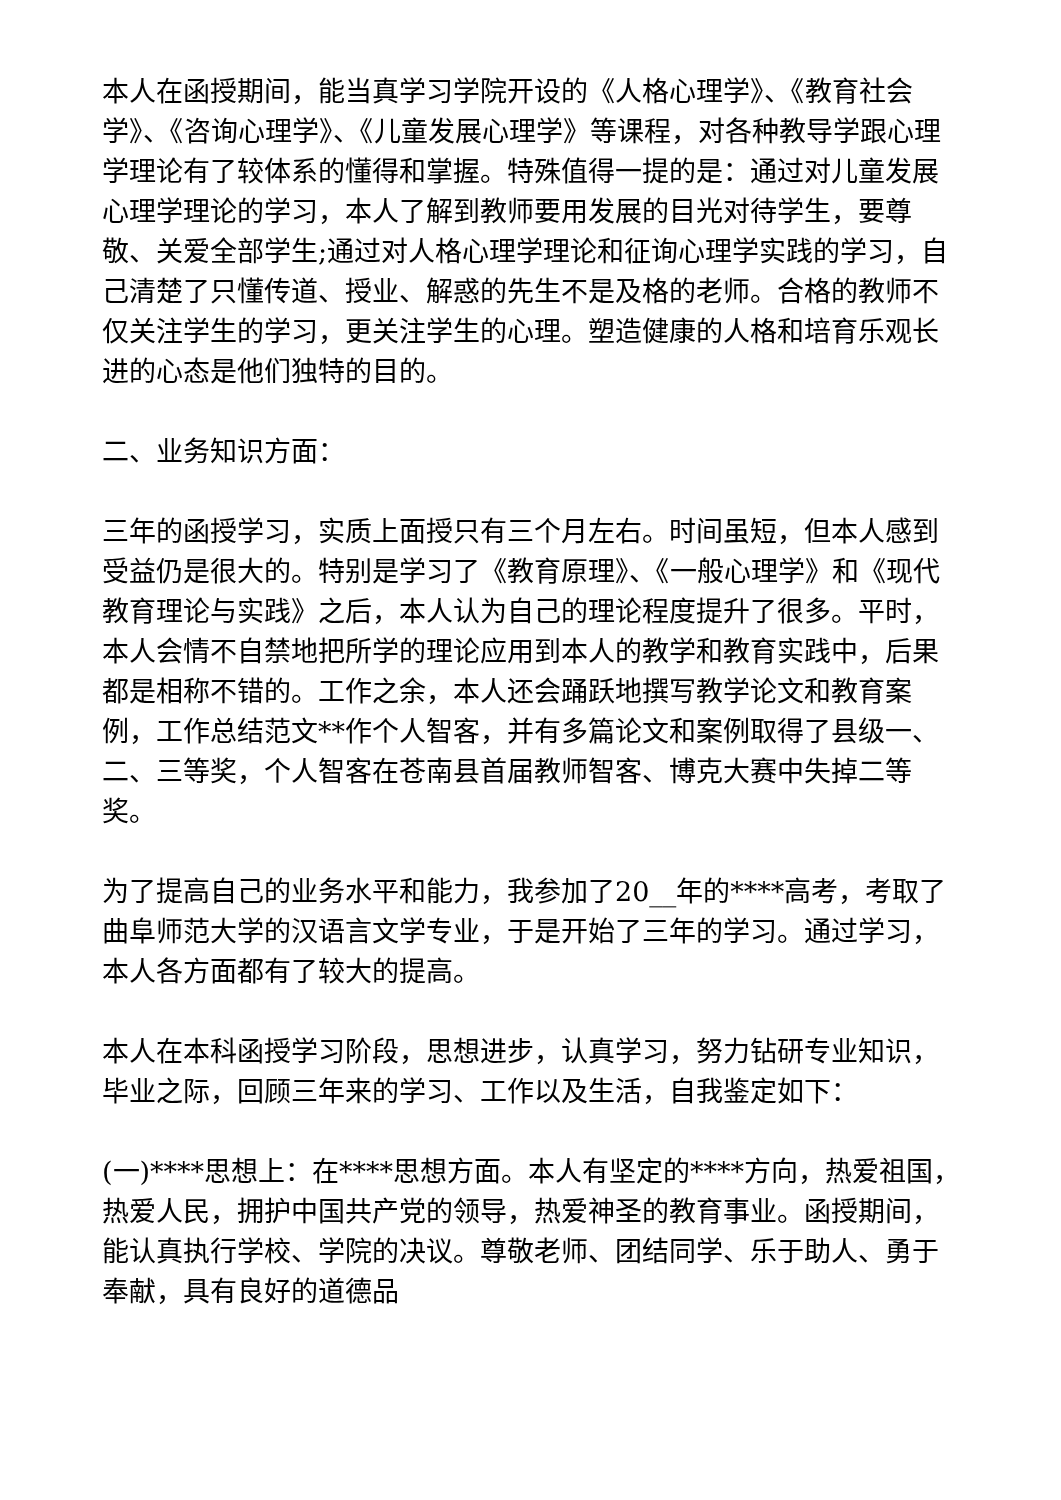本人在函授期间，能当真学习学院开设的《人格心理学》、《教育社会学》、《咨询心理学》、《儿童发展心理学》等课程，对各种教导学跟心理学理论有了较体系的懂得和掌握。特殊值得一提的是：通过对儿童发展心理学理论的学习，本人了解到教师要用发展的目光对待学生，要尊敬、关爱全部学生;通过对人格心理学理论和征询心理学实践的学习，自己清楚了只懂传道、授业、解惑的先生不是及格的老师。合格的教师不仅关注学生的学习，更关注学生的心理。塑造健康的人格和培育乐观长进的心态是他们独特的目的。
二、业务知识方面：
三年的函授学习，实质上面授只有三个月左右。时间虽短，但本人感到受益仍是很大的。特别是学习了《教育原理》、《一般心理学》和《现代教育理论与实践》之后，本人认为自己的理论程度提升了很多。平时，本人会情不自禁地把所学的理论应用到本人的教学和教育实践中，后果都是相称不错的。工作之余，本人还会踊跃地撰写教学论文和教育案例，工作总结范文**作个人智客，并有多篇论文和案例取得了县级一、二、三等奖，个人智客在苍南县首届教师智客、博克大赛中失掉二等奖。
为了提高自己的业务水平和能力，我参加了20__年的****高考，考取了曲阜师范大学的汉语言文学专业，于是开始了三年的学习。通过学习，本人各方面都有了较大的提高。
本人在本科函授学习阶段，思想进步，认真学习，努力钻研专业知识，毕业之际，回顾三年来的学习、工作以及生活，自我鉴定如下：
(一)****思想上：在****思想方面。本人有坚定的****方向，热爱祖国，热爱人民，拥护中国共产党的领导，热爱神圣的教育事业。函授期间，能认真执行学校、学院的决议。尊敬老师、团结同学、乐于助人、勇于奉献，具有良好的道德品